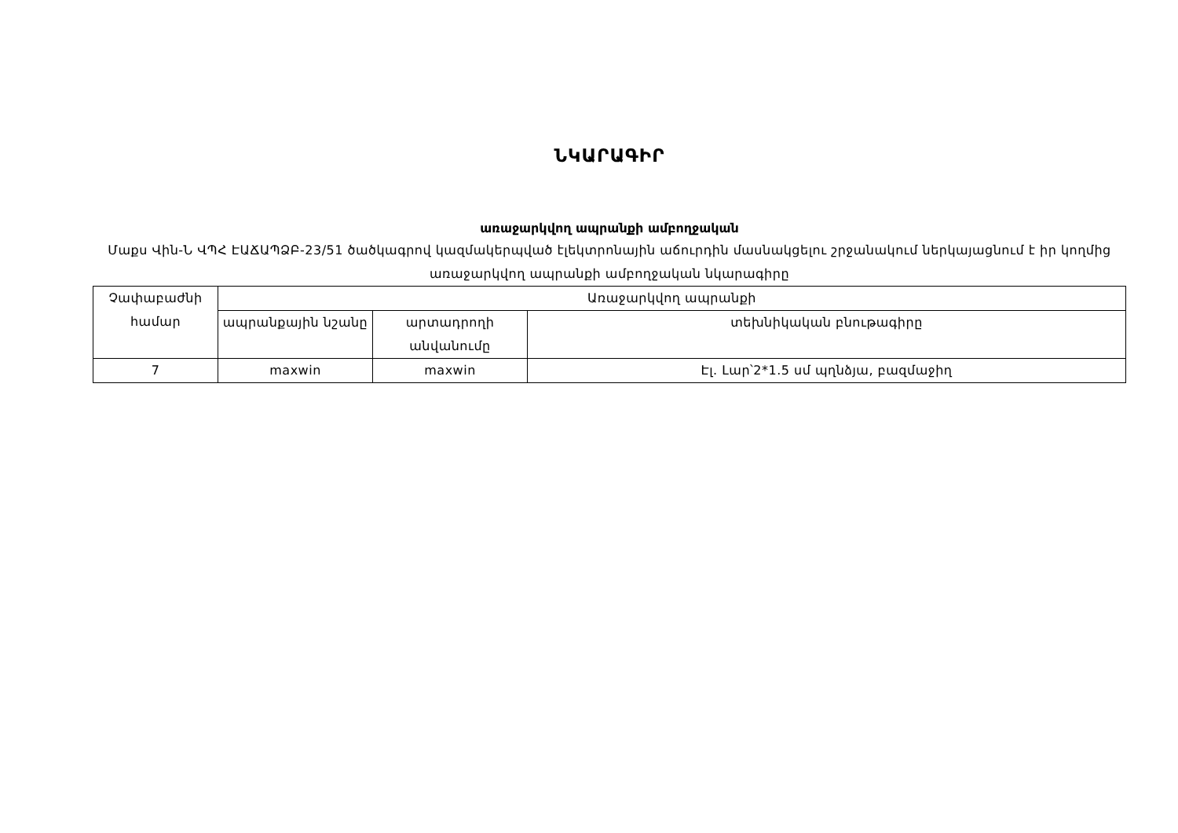ՆԿԱՐԱԳԻՐ
առաջարկվող ապրանքի ամբողջական
Մաքս Վին-Ն ՎՊՀ ԷԱՃԱՊՁԲ-23/51 ծածկագրով կազմակերպված էլեկտրոնային աճուրդին մասնակցելու շրջանակում ներկայացնում է իր կողմից առաջարկվող ապրանքի ամբողջական նկարագիրը
| Չափաբաժնի համար | Առաջարկվող ապրանքի | | |
| --- | --- | --- | --- |
| | ապրանքային նշանը | արտադրողի անվանումը | տեխնիկական բնութագիրը |
| 7 | maxwin | maxwin | Էլ. Լար՝2*1.5 սմ պղնձյա, բազմաջիղ |